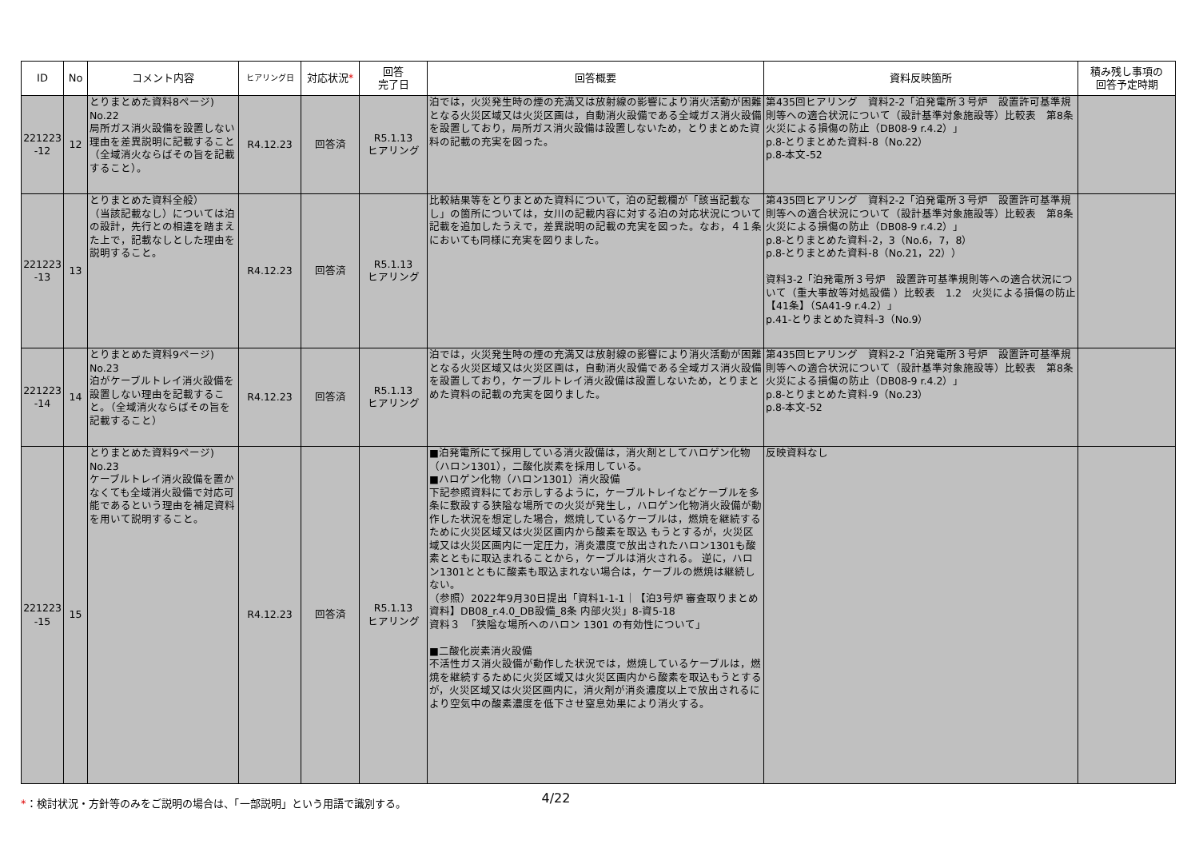| ID | No | コメント内容 | ヒアリング日 | 対応状況 * | 回答 完了日 | 回答概要 | 資料反映箇所 | 積み残し事項の 回答予定時期 |
| --- | --- | --- | --- | --- | --- | --- | --- | --- |
| 221223 -12 | 12 | とりまとめた資料8ページ) No.22 局所ガス消火設備を設置しない理由を差異説明に記載すること（全域消火ならばその旨を記載すること）。 | R4.12.23 | 回答済 | R5.1.13 ヒアリング | 泊では，火災発生時の煙の充満又は放射線の影響により消火活動が困難となる火災区域又は火災区画は，自動消火設備である全域ガス消火設備を設置しており，局所ガス消火設備は設置しないため，とりまとめた資料の記載の充実を図った。 | 第435回ヒアリング 資料2-2「泊発電所３号炉 設置許可基準規則等への適合状況について（設計基準対象施設等）比較表 第8条 火災による損傷の防止（DB08-9 r.4.2）」 p.8-とりまとめた資料-8（No.22） p.8-本文-52 | |
| 221223 -13 | 13 | とりまとめた資料全般） （当該記載なし）については泊の設計，先行との相違を踏まえた上で，記載なしとした理由を説明すること。 | R4.12.23 | 回答済 | R5.1.13 ヒアリング | 比較結果等をとりまとめた資料について，泊の記載欄が「該当記載なし」の箇所については，女川の記載内容に対する泊の対応状況について記載を追加したうえで，差異説明の記載の充実を図った。なお，４１条においても同様に充実を図りました。 | 第435回ヒアリング 資料2-2「泊発電所３号炉 設置許可基準規則等への適合状況について（設計基準対象施設等）比較表 第8条 火災による損傷の防止（DB08-9 r.4.2）」 p.8-とりまとめた資料-2，3（No.6，7，8） p.8-とりまとめた資料-8（No.21，22）） 資料3-2「泊発電所３号炉 設置許可基準規則等への適合状況について（重大事故等対処設備 ）比較表 1.2 火災による損傷の防止【41条】（SA41-9 r.4.2）」 p.41-とりまとめた資料-3（No.9） | |
| 221223 -14 | 14 | とりまとめた資料9ページ) No.23 泊がケーブルトレイ消火設備を設置しない理由を記載すること。（全域消火ならばその旨を記載すること） | R4.12.23 | 回答済 | R5.1.13 ヒアリング | 泊では，火災発生時の煙の充満又は放射線の影響により消火活動が困難となる火災区域又は火災区画は，自動消火設備である全域ガス消火設備を設置しており，ケーブルトレイ消火設備は設置しないため，とりまとめた資料の記載の充実を図りました。 | 第435回ヒアリング 資料2-2「泊発電所３号炉 設置許可基準規則等への適合状況について（設計基準対象施設等）比較表 第8条 火災による損傷の防止（DB08-9 r.4.2）」 p.8-とりまとめた資料-9（No.23） p.8-本文-52 | |
| 221223 -15 | 15 | とりまとめた資料9ページ) No.23 ケーブルトレイ消火設備を置かなくても全域消火設備で対応可能であるという理由を補足資料を用いて説明すること。 | R4.12.23 | 回答済 | R5.1.13 ヒアリング | ■泊発電所にて採用している消火設備は，消火剤としてハロゲン化物（ハロン1301），二酸化炭素を採用している。 ■ハロゲン化物（ハロン1301）消火設備 下記参照資料にてお示しするように，ケーブルトレイなどケーブルを多条に敷設する狭隘な場所での火災が発生し，ハロゲン化物消火設備が動作した状況を想定した場合，燃焼しているケーブルは，燃焼を継続するために火災区域又は火災区画内から酸素を取込 もうとするが，火災区域又は火災区画内に一定圧力，消炎濃度で放出されたハロン1301も酸素とともに取込まれることから，ケーブルは消火される。 逆に，ハロン1301とともに酸素も取込まれない場合は，ケーブルの燃焼は継続しない。 （参照）2022年9月30日提出「資料1-1-1｜【泊3号炉 審査取りまとめ資料】DB08_r.4.0_DB設備_8条 内部火災」8-資5-18 資料３ 「狭隘な場所へのハロン 1301 の有効性について」 ■二酸化炭素消火設備 不活性ガス消火設備が動作した状況では，燃焼しているケーブルは，燃焼を継続するために火災区域又は火災区画内から酸素を取込もうとするが，火災区域又は火災区画内に，消火剤が消炎濃度以上で放出されるにより空気中の酸素濃度を低下させ窒息効果により消火する。 | 反映資料なし | |
*：検討状況・方針等のみをご説明の場合は、「一部説明」という用語で識別する。 4/22